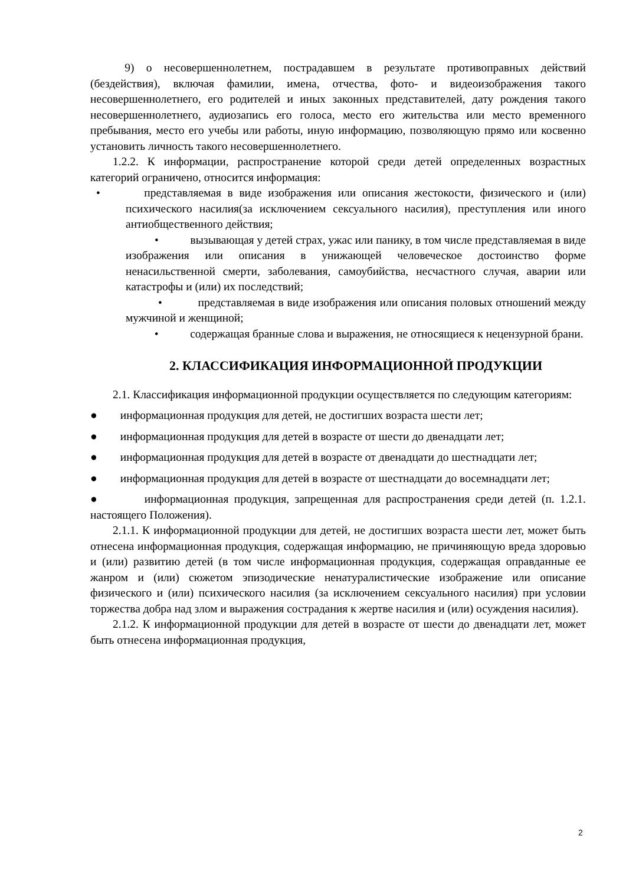9) о несовершеннолетнем, пострадавшем в результате противоправных действий (бездействия), включая фамилии, имена, отчества, фото- и видеоизображения такого несовершеннолетнего, его родителей и иных законных представителей, дату рождения такого несовершеннолетнего, аудиозапись его голоса, место его жительства или место временного пребывания, место его учебы или работы, иную информацию, позволяющую прямо или косвенно установить личность такого несовершеннолетнего.
1.2.2. К информации, распространение которой среди детей определенных возрастных категорий ограничено, относится информация:
• представляемая в виде изображения или описания жестокости, физического и (или) психического насилия(за исключением сексуального насилия), преступления или иного антиобщественного действия;
• вызывающая у детей страх, ужас или панику, в том числе представляемая в виде изображения или описания в унижающей человеческое достоинство форме ненасильственной смерти, заболевания, самоубийства, несчастного случая, аварии или катастрофы и (или) их последствий;
• представляемая в виде изображения или описания половых отношений между мужчиной и женщиной;
• содержащая бранные слова и выражения, не относящиеся к нецензурной брани.
2. КЛАССИФИКАЦИЯ ИНФОРМАЦИОННОЙ ПРОДУКЦИИ
2.1. Классификация информационной продукции осуществляется по следующим категориям:
● информационная продукция для детей, не достигших возраста шести лет;
● информационная продукция для детей в возрасте от шести до двенадцати лет;
● информационная продукция для детей в возрасте от двенадцати до шестнадцати лет;
● информационная продукция для детей в возрасте от шестнадцати до восемнадцати лет;
● информационная продукция, запрещенная для распространения среди детей (п. 1.2.1. настоящего Положения).
2.1.1. К информационной продукции для детей, не достигших возраста шести лет, может быть отнесена информационная продукция, содержащая информацию, не причиняющую вреда здоровью и (или) развитию детей (в том числе информационная продукция, содержащая оправданные ее жанром и (или) сюжетом эпизодические ненатуралистические изображение или описание физического и (или) психического насилия (за исключением сексуального насилия) при условии торжества добра над злом и выражения сострадания к жертве насилия и (или) осуждения насилия).
2.1.2. К информационной продукции для детей в возрасте от шести до двенадцати лет, может быть отнесена информационная продукция,
2